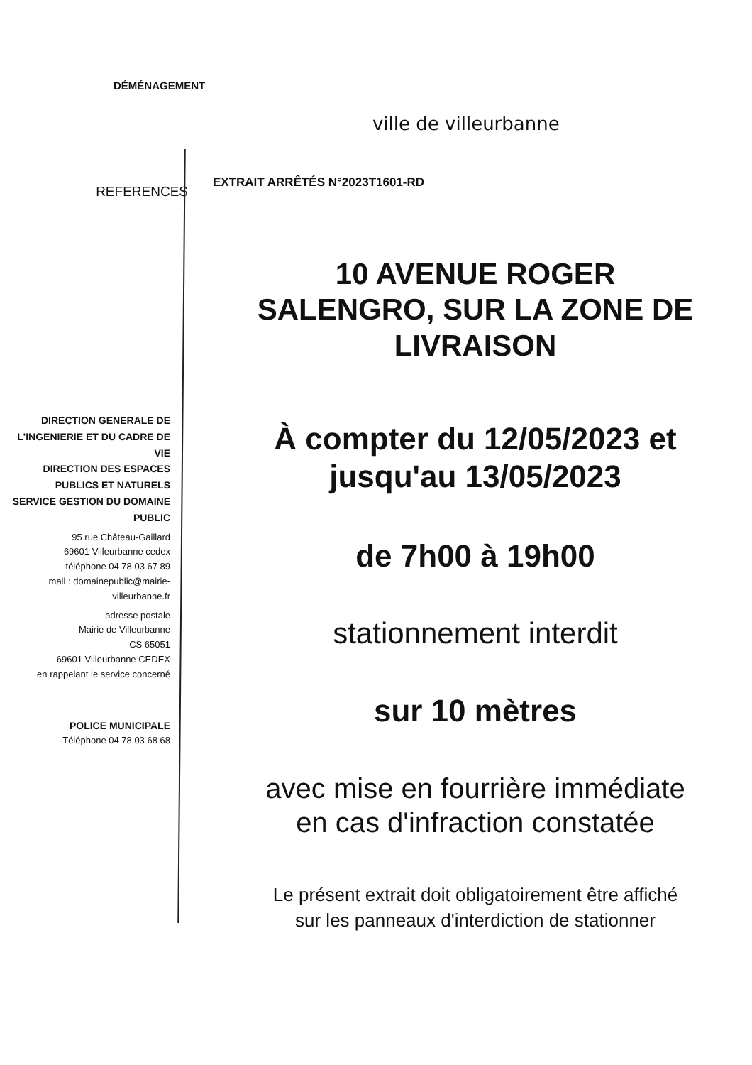DÉMÉNAGEMENT
ville de villeurbanne
REFERENCES
EXTRAIT ARRÊTÉS N°2023T1601-RD
DIRECTION GENERALE DE L'INGENIERIE ET DU CADRE DE VIE
DIRECTION DES ESPACES PUBLICS ET NATURELS
SERVICE GESTION DU DOMAINE PUBLIC
95 rue Château-Gaillard
69601 Villeurbanne cedex
téléphone 04 78 03 67 89
mail : domainepublic@mairie-villeurbanne.fr
adresse postale
Mairie de Villeurbanne
CS 65051
69601 Villeurbanne CEDEX
en rappelant le service concerné
POLICE MUNICIPALE
Téléphone 04 78 03 68 68
10 AVENUE ROGER
SALENGRO, SUR LA ZONE DE
LIVRAISON
À compter du 12/05/2023 et
jusqu'au 13/05/2023
de 7h00 à 19h00
stationnement interdit
sur 10 mètres
avec mise en fourrière immédiate
en cas d'infraction constatée
Le présent extrait doit obligatoirement être affiché
sur les panneaux d'interdiction de stationner